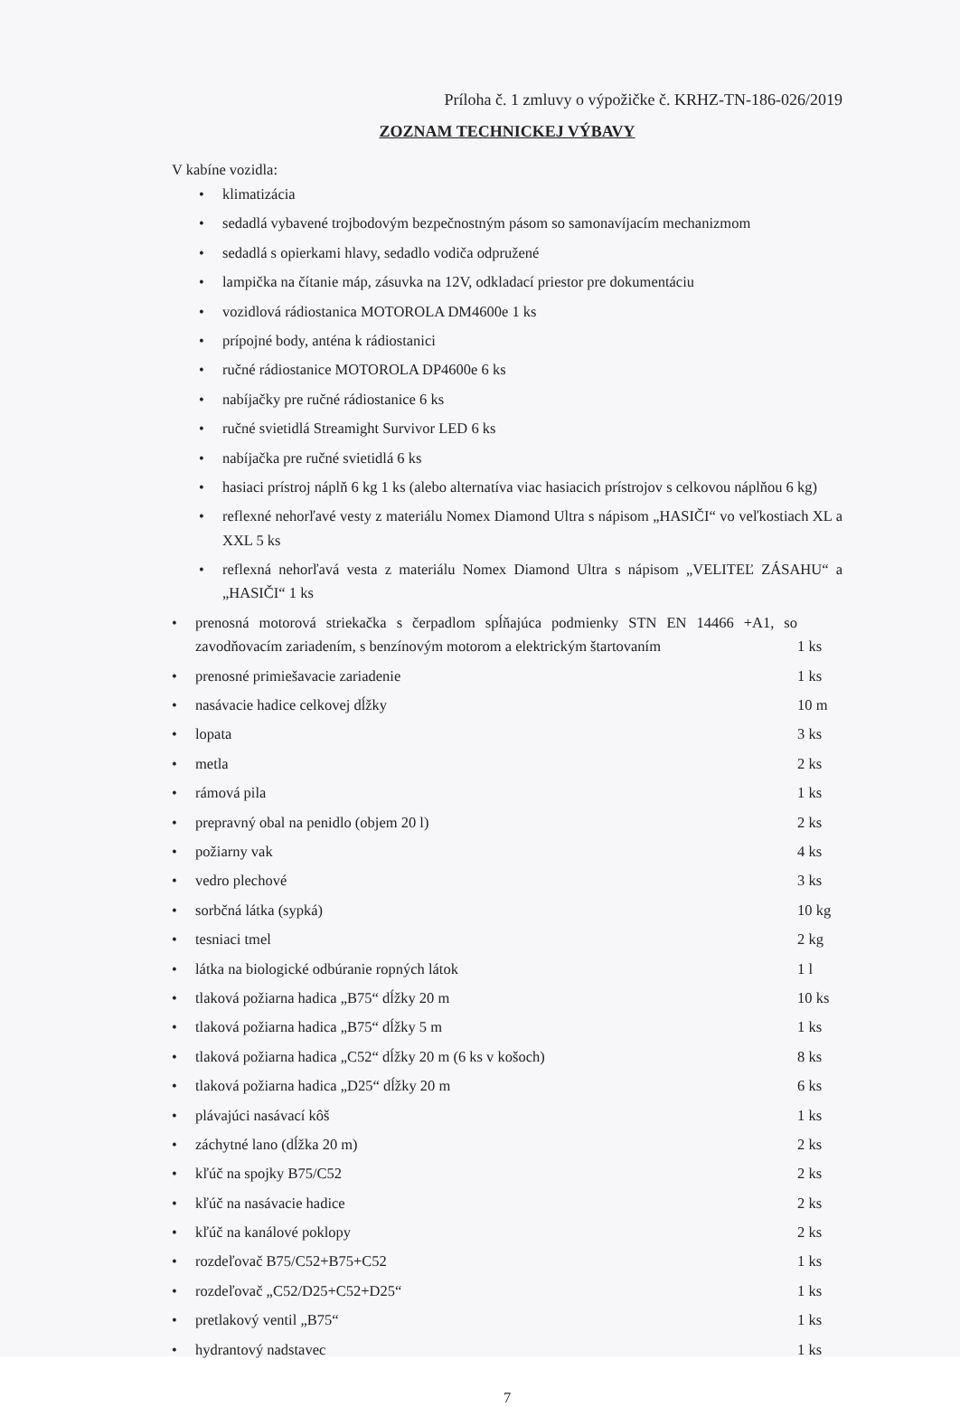Príloha č. 1 zmluvy o výpožičke č. KRHZ-TN-186-026/2019
ZOZNAM TECHNICKEJ VÝBAVY
V kabíne vozidla:
• klimatizácia
• sedadlá vybavené trojbodovým bezpečnostným pásom so samonavíjacím mechanizmom
• sedadlá s opierkami hlavy, sedadlo vodiča odpružené
• lampička na čítanie máp, zásuvka na 12V, odkladací priestor pre dokumentáciu
• vozidlová rádiostanica MOTOROLA DM4600e 1 ks
• prípojné body, anténa k rádiostanici
• ručné rádiostanice MOTOROLA DP4600e 6 ks
• nabíjačky pre ručné rádiostanice 6 ks
• ručné svietidlá Streamight Survivor LED 6 ks
• nabíjačka pre ručné svietidlá 6 ks
• hasiaci prístroj náplň 6 kg 1 ks (alebo alternatíva viac hasiacich prístrojov s celkovou náplňou 6 kg)
• reflexné nehorľavé vesty z materiálu Nomex Diamond Ultra s nápisom „HASIČI“ vo veľkostiach XL a XXL 5 ks
• reflexná nehorľavá vesta z materiálu Nomex Diamond Ultra s nápisom „VELITEĽ ZÁSAHU“ a „HASIČI“ 1 ks
• prenosná motorová striekačka s čerpadlom spĺňajúca podmienky STN EN 14466 +A1, so zavodňovacím zariadením, s benzínovým motorom a elektrickým štartovaním 1 ks
• prenosné primiešavacie zariadenie 1 ks
• nasávacie hadice celkovej dĺžky 10 m
• lopata 3 ks
• metla 2 ks
• rámová pila 1 ks
• prepravný obal na penidlo (objem 20 l) 2 ks
• požiarny vak 4 ks
• vedro plechové 3 ks
• sorbčná látka (sypká) 10 kg
• tesniaci tmel 2 kg
• látka na biologické odbúranie ropných látok 1 l
• tlaková požiarna hadica „B75“ dĺžky 20 m 10 ks
• tlaková požiarna hadica „B75“ dĺžky 5 m 1 ks
• tlaková požiarna hadica „C52“ dĺžky 20 m (6 ks v košoch) 8 ks
• tlaková požiarna hadica „D25“ dĺžky 20 m 6 ks
• plávajúci nasávací kôš 1 ks
• záchytné lano (dĺžka 20 m) 2 ks
• kľúč na spojky B75/C52 2 ks
• kľúč na nasávacie hadice 2 ks
• kľúč na kanálové poklopy 2 ks
• rozdeľovač B75/C52+B75+C52 1 ks
• rozdeľovač „C52/D25+C52+D25“1 ks
• pretlakový ventil „B75“1 ks
• hydrantový nadstavec 1 ks
7